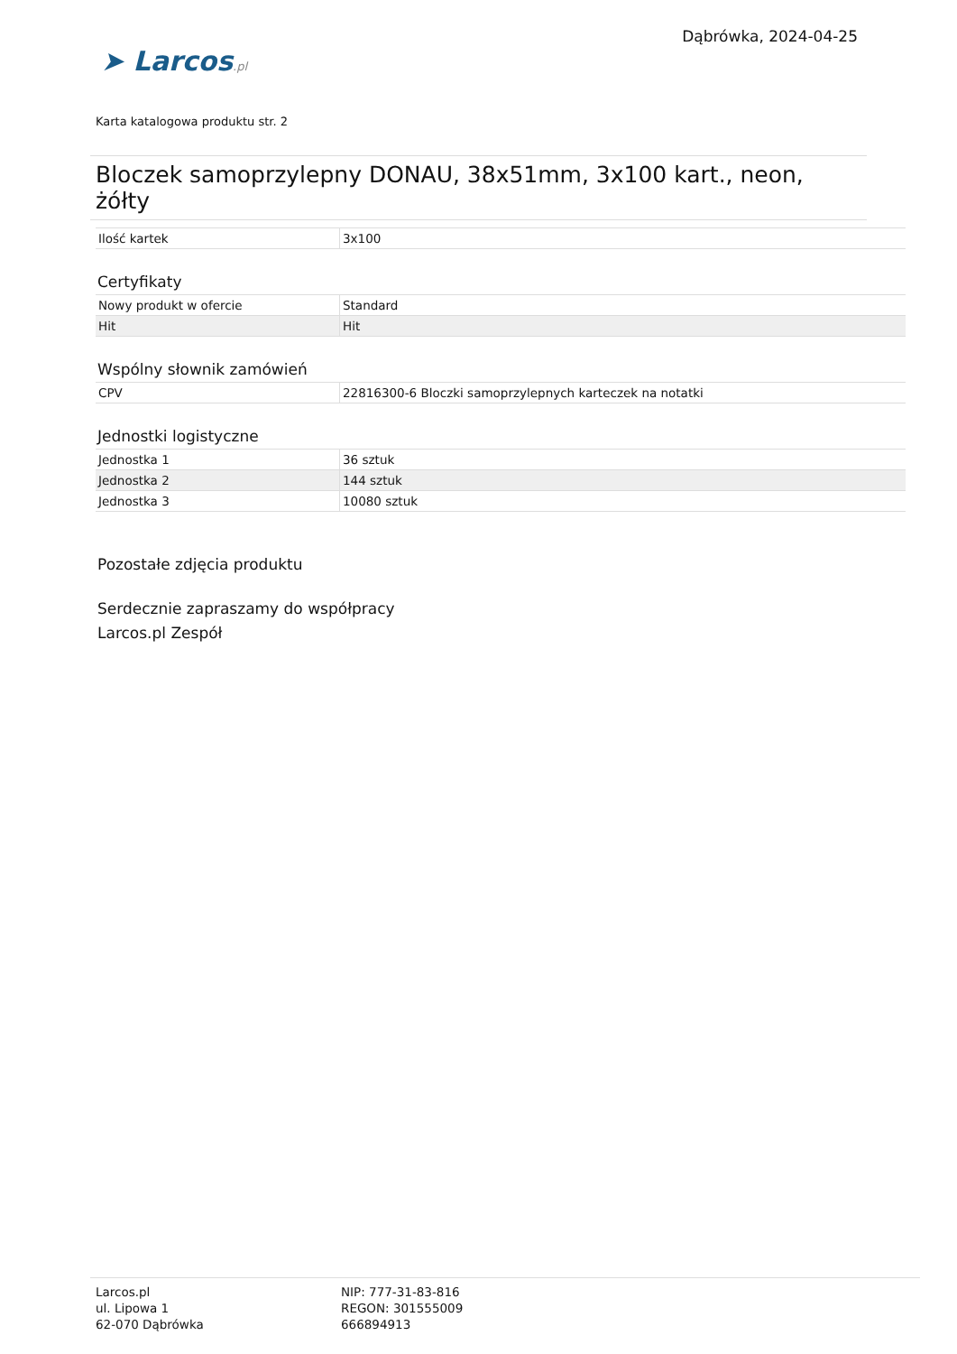➤ Larcos.pl
Dąbrówka, 2024-04-25
Karta katalogowa produktu str. 2
Bloczek samoprzylepny DONAU, 38x51mm, 3x100 kart., neon, żółty
| Ilość kartek | 3x100 |
Certyfikaty
| Nowy produkt w ofercie | Standard |
| Hit | Hit |
Wspólny słownik zamówień
| CPV | 22816300-6 Bloczki samoprzylepnych karteczek na notatki |
Jednostki logistyczne
| Jednostka 1 | 36 sztuk |
| Jednostka 2 | 144 sztuk |
| Jednostka 3 | 10080 sztuk |
Pozostałe zdjęcia produktu
Serdecznie zapraszamy do współpracy
Larcos.pl Zespół
Larcos.pl
ul. Lipowa 1
62-070 Dąbrówka
NIP: 777-31-83-816
REGON: 301555009
666894913